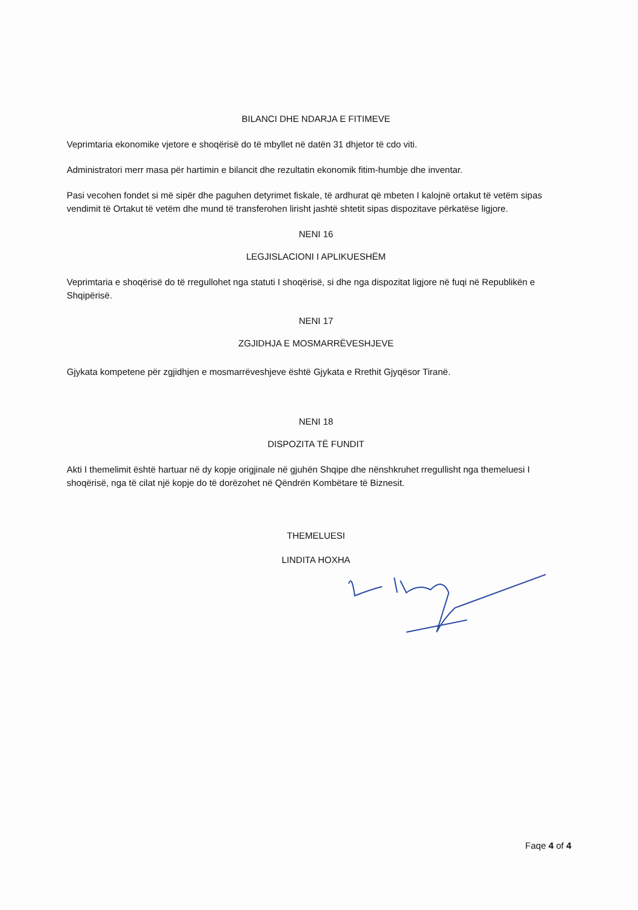BILANCI DHE NDARJA E FITIMEVE
Veprimtaria ekonomike vjetore e shoqërisë do të mbyllet në datën 31 dhjetor të cdo viti.
Administratori merr masa për hartimin e bilancit dhe rezultatin ekonomik fitim-humbje dhe inventar.
Pasi vecohen fondet si më sipër dhe paguhen detyrimet fiskale, të ardhurat që mbeten I kalojnë ortakut të vetëm sipas vendimit të Ortakut të vetëm dhe mund të transferohen lirisht jashtë shtetit sipas dispozitave përkatëse ligjore.
NENI 16
LEGJISLACIONI I APLIKUESHËM
Veprimtaria e shoqërisë do të rregullohet nga statuti I shoqërisë, si dhe nga dispozitat ligjore në fuqi në Republikën e Shqipërisë.
NENI 17
ZGJIDHJA E MOSMARRËVESHJEVE
Gjykata kompetene për zgjidhjen e mosmarrëveshjeve është Gjykata e Rrethit Gjyqësor Tiranë.
NENI 18
DISPOZITA TË FUNDIT
Akti I themelimit është hartuar në dy kopje origjinale në gjuhën Shqipe dhe nënshkruhet rregullisht nga themeluesi I shoqërisë, nga të cilat një kopje do të dorëzohet në Qëndrën Kombëtare të Biznesit.
THEMELUESI
LINDITA HOXHA
Faqe 4 of 4